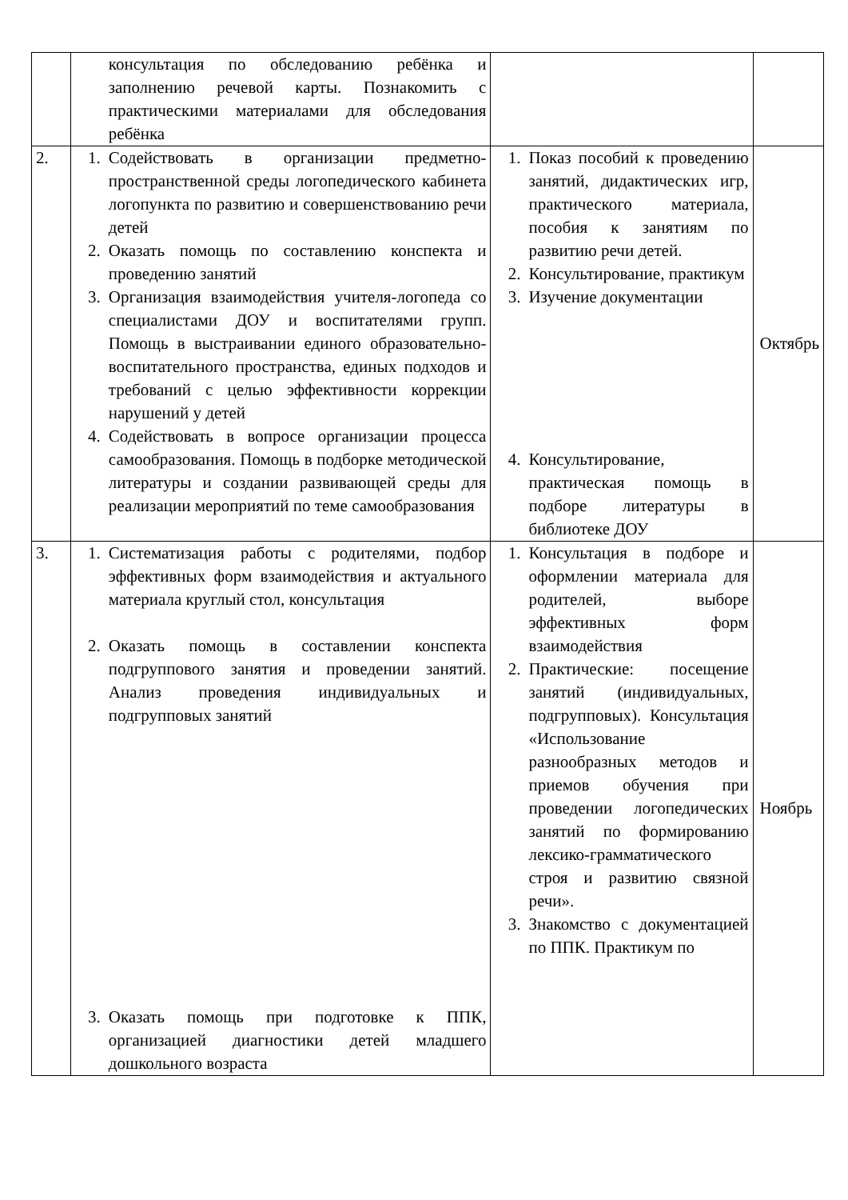| | консультация по обследованию ребёнка и заполнению речевой карты. Познакомить с практическими материалами для обследования ребёнка | | |
| 2. | 1. Содействовать в организации предметно-пространственной среды логопедического кабинета логопункта по развитию и совершенствованию речи детей 2. Оказать помощь по составлению конспекта и проведению занятий 3. Организация взаимодействия учителя-логопеда со специалистами ДОУ и воспитателями групп. Помощь в выстраивании единого образовательно-воспитательного пространства, единых подходов и требований с целью эффективности коррекции нарушений у детей 4. Содействовать в вопросе организации процесса самообразования. Помощь в подборке методической литературы и создании развивающей среды для реализации мероприятий по теме самообразования | 1. Показ пособий к проведению занятий, дидактических игр, практического материала, пособия к занятиям по развитию речи детей. 2. Консультирование, практикум 3. Изучение документации 4. Консультирование, практическая помощь в подборе литературы в библиотеке ДОУ | Октябрь |
| 3. | 1. Систематизация работы с родителями, подбор эффективных форм взаимодействия и актуального материала круглый стол, консультация 2. Оказать помощь в составлении конспекта подгруппового занятия и проведении занятий. Анализ проведения индивидуальных и подгрупповых занятий 3. Оказать помощь при подготовке к ППК, организацией диагностики детей младшего дошкольного возраста | 1. Консультация в подборе и оформлении материала для родителей, выборе эффективных форм взаимодействия 2. Практические: посещение занятий (индивидуальных, подгрупповых). Консультация «Использование разнообразных методов и приемов обучения при проведении логопедических занятий по формированию лексико-грамматического строя и развитию связной речи». 3. Знакомство с документацией по ППК. Практикум по | Ноябрь |